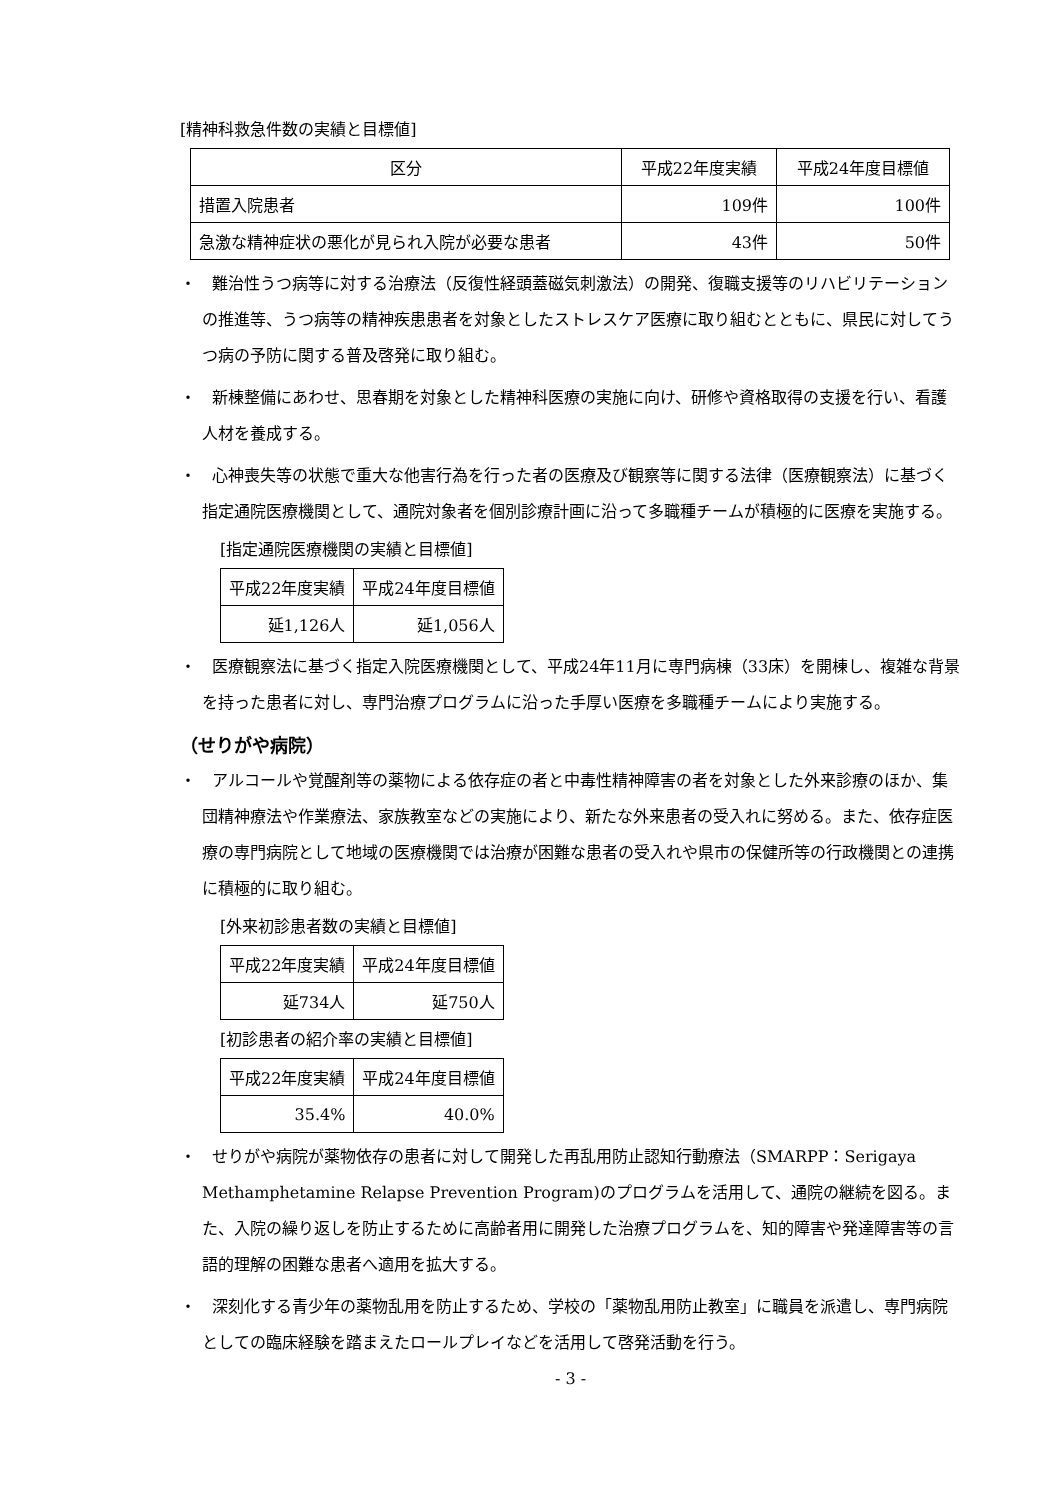[精神科救急件数の実績と目標値]
| 区分 | 平成22年度実績 | 平成24年度目標値 |
| --- | --- | --- |
| 措置入院患者 | 109件 | 100件 |
| 急激な精神症状の悪化が見られ入院が必要な患者 | 43件 | 50件 |
・　難治性うつ病等に対する治療法（反復性経頭蓋磁気刺激法）の開発、復職支援等のリハビリテーションの推進等、うつ病等の精神疾患患者を対象としたストレスケア医療に取り組むとともに、県民に対してうつ病の予防に関する普及啓発に取り組む。
・　新棟整備にあわせ、思春期を対象とした精神科医療の実施に向け、研修や資格取得の支援を行い、看護人材を養成する。
・　心神喪失等の状態で重大な他害行為を行った者の医療及び観察等に関する法律（医療観察法）に基づく指定通院医療機関として、通院対象者を個別診療計画に沿って多職種チームが積極的に医療を実施する。
[指定通院医療機関の実績と目標値]
| 平成22年度実績 | 平成24年度目標値 |
| --- | --- |
| 延1,126人 | 延1,056人 |
・　医療観察法に基づく指定入院医療機関として、平成24年11月に専門病棟（33床）を開棟し、複雑な背景を持った患者に対し、専門治療プログラムに沿った手厚い医療を多職種チームにより実施する。
（せりがや病院）
・　アルコールや覚醒剤等の薬物による依存症の者と中毒性精神障害の者を対象とした外来診療のほか、集団精神療法や作業療法、家族教室などの実施により、新たな外来患者の受入れに努める。また、依存症医療の専門病院として地域の医療機関では治療が困難な患者の受入れや県市の保健所等の行政機関との連携に積極的に取り組む。
[外来初診患者数の実績と目標値]
| 平成22年度実績 | 平成24年度目標値 |
| --- | --- |
| 延734人 | 延750人 |
[初診患者の紹介率の実績と目標値]
| 平成22年度実績 | 平成24年度目標値 |
| --- | --- |
| 35.4% | 40.0% |
・　せりがや病院が薬物依存の患者に対して開発した再乱用防止認知行動療法（SMARPP：Serigaya Methamphetamine Relapse Prevention Program)のプログラムを活用して、通院の継続を図る。また、入院の繰り返しを防止するために高齢者用に開発した治療プログラムを、知的障害や発達障害等の言語的理解の困難な患者へ適用を拡大する。
・　深刻化する青少年の薬物乱用を防止するため、学校の「薬物乱用防止教室」に職員を派遣し、専門病院としての臨床経験を踏まえたロールプレイなどを活用して啓発活動を行う。
- 3 -